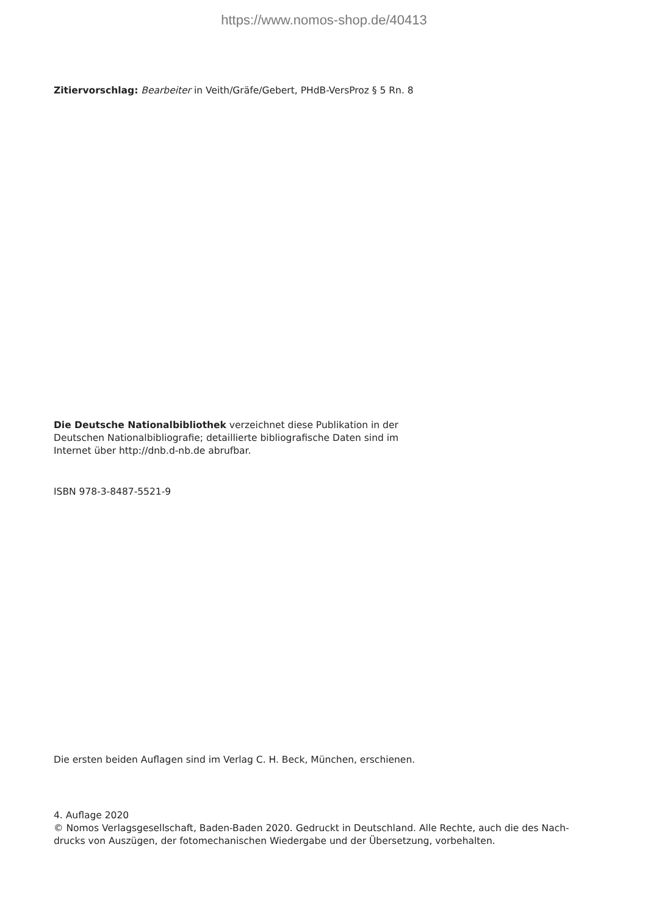https://www.nomos-shop.de/40413
Zitiervorschlag: Bearbeiter in Veith/Gräfe/Gebert, PHdB-VersProz § 5 Rn. 8
Die Deutsche Nationalbibliothek verzeichnet diese Publikation in der Deutschen Nationalbibliografie; detaillierte bibliografische Daten sind im Internet über http://dnb.d-nb.de abrufbar.
ISBN 978-3-8487-5521-9
Die ersten beiden Auflagen sind im Verlag C. H. Beck, München, erschienen.
4. Auflage 2020
© Nomos Verlagsgesellschaft, Baden-Baden 2020. Gedruckt in Deutschland. Alle Rechte, auch die des Nach-
drucks von Auszügen, der fotomechanischen Wiedergabe und der Übersetzung, vorbehalten.